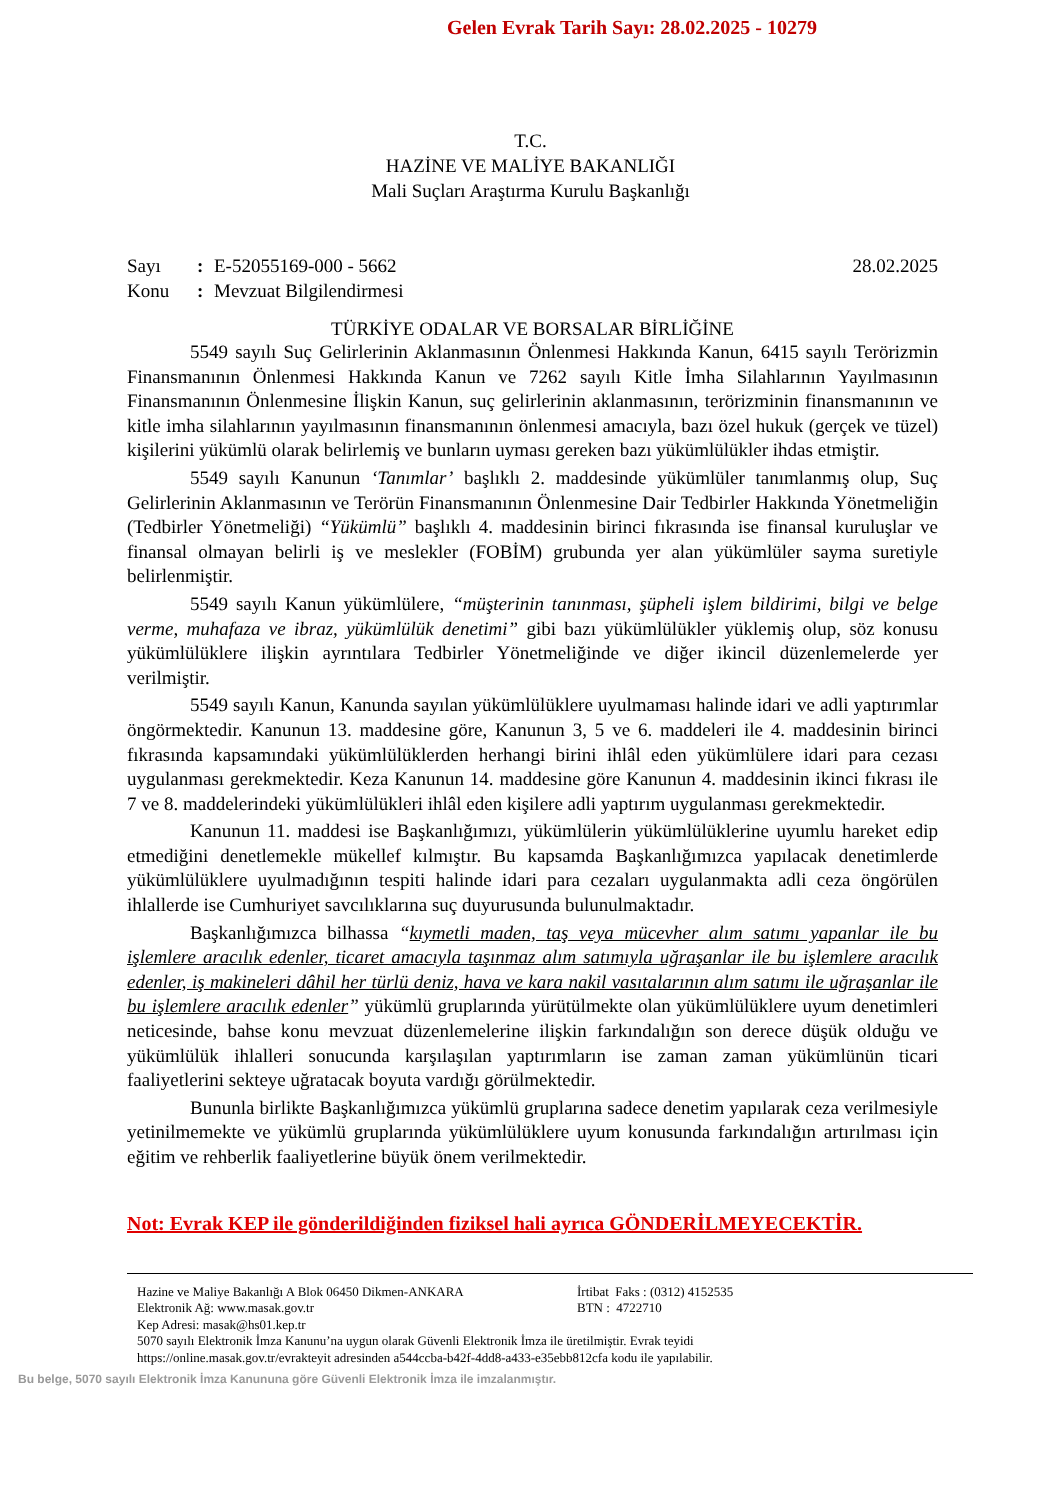Gelen Evrak Tarih Sayı: 28.02.2025 - 10279
T.C.
HAZİNE VE MALİYE BAKANLIĞI
Mali Suçları Araştırma Kurulu Başkanlığı
Sayı: E-52055169-000 - 5662 28.02.2025
Konu: Mevzuat Bilgilendirmesi
TÜRKİYE ODALAR VE BORSALAR BİRLİĞİNE
5549 sayılı Suç Gelirlerinin Aklanmasının Önlenmesi Hakkında Kanun, 6415 sayılı Terörizmin Finansmanının Önlenmesi Hakkında Kanun ve 7262 sayılı Kitle İmha Silahlarının Yayılmasının Finansmanının Önlenmesine İlişkin Kanun, suç gelirlerinin aklanmasının, terörizminin finansmanının ve kitle imha silahlarının yayılmasının finansmanının önlenmesi amacıyla, bazı özel hukuk (gerçek ve tüzel) kişilerini yükümlü olarak belirlemiş ve bunların uyması gereken bazı yükümlülükler ihdas etmiştir.
5549 sayılı Kanunun ‘Tanımlar’ başlıklı 2. maddesinde yükümlüler tanımlanmış olup, Suç Gelirlerinin Aklanmasının ve Terörün Finansmanının Önlenmesine Dair Tedbirler Hakkında Yönetmeliğin (Tedbirler Yönetmeliği) “Yükümlü” başlıklı 4. maddesinin birinci fıkrasında ise finansal kuruluşlar ve finansal olmayan belirli iş ve meslekler (FOBİM) grubunda yer alan yükümlüler sayma suretiyle belirlenmiştir.
5549 sayılı Kanun yükümlülere, “müşterinin tanınması, şüpheli işlem bildirimi, bilgi ve belge verme, muhafaza ve ibraz, yükümlülük denetimi” gibi bazı yükümlülükler yüklemiş olup, söz konusu yükümlülüklere ilişkin ayrıntılara Tedbirler Yönetmeliğinde ve diğer ikincil düzenlemelerde yer verilmiştir.
5549 sayılı Kanun, Kanunda sayılan yükümlülüklere uyulmaması halinde idari ve adli yaptırımlar öngörmektedir. Kanunun 13. maddesine göre, Kanunun 3, 5 ve 6. maddeleri ile 4. maddesinin birinci fıkrasında kapsamındaki yükümlülüklerden herhangi birini ihlâl eden yükümlülere idari para cezası uygulanması gerekmektedir. Keza Kanunun 14. maddesine göre Kanunun 4. maddesinin ikinci fıkrası ile 7 ve 8. maddelerindeki yükümlülükleri ihlâl eden kişilere adli yaptırım uygulanması gerekmektedir.
Kanunun 11. maddesi ise Başkanlığımızı, yükümlülerin yükümlülüklerine uyumlu hareket edip etmediğini denetlemekle mükellef kılmıştır. Bu kapsamda Başkanlığımızca yapılacak denetimlerde yükümlülüklere uyulmadığının tespiti halinde idari para cezaları uygulanmakta adli ceza öngörülen ihlallerde ise Cumhuriyet savcılıklarına suç duyurusunda bulunulmaktadır.
Başkanlığımızca bilhassa “kıymetli maden, taş veya mücevher alım satımı yapanlar ile bu işlemlere aracılık edenler, ticaret amacıyla taşınmaz alım satımıyla uğraşanlar ile bu işlemlere aracılık edenler, iş makineleri dâhil her türlü deniz, hava ve kara nakil vasıtalarının alım satımı ile uğraşanlar ile bu işlemlere aracılık edenler” yükümlü gruplarında yürütülmekte olan yükümlülüklere uyum denetimleri neticesinde, bahse konu mevzuat düzenlemelerine ilişkin farkındalığın son derece düşük olduğu ve yükümlülük ihlalleri sonucunda karşılaşılan yaptırımların ise zaman zaman yükümlünün ticari faaliyetlerini sekteye uğratacak boyuta vardığı görülmektedir.
Bununla birlikte Başkanlığımızca yükümlü gruplarına sadece denetim yapılarak ceza verilmesiyle yetinilmemekte ve yükümlü gruplarında yükümlülüklere uyum konusunda farkındalığın artırılması için eğitim ve rehberlik faaliyetlerine büyük önem verilmektedir.
Not: Evrak KEP ile gönderildiğinden fiziksel hali ayrıca GÖNDERİLMEYECEKTİR.
Hazine ve Maliye Bakanlığı A Blok 06450 Dikmen-ANKARA İrtibat Faks : (0312) 4152535
Elektronik Ağ: www.masak.gov.tr BTN : 4722710
Kep Adresi: masak@hs01.kep.tr
5070 sayılı Elektronik İmza Kanunu’na uygun olarak Güvenli Elektronik İmza ile üretilmiştir. Evrak teyidi
https://online.masak.gov.tr/evrakteyit adresinden a544ccba-b42f-4dd8-a433-e35ebb812cfa kodu ile yapılabilir.
Bu belge, 5070 sayılı Elektronik İmza Kanununa göre Güvenli Elektronik İmza ile imzalanmıştır.